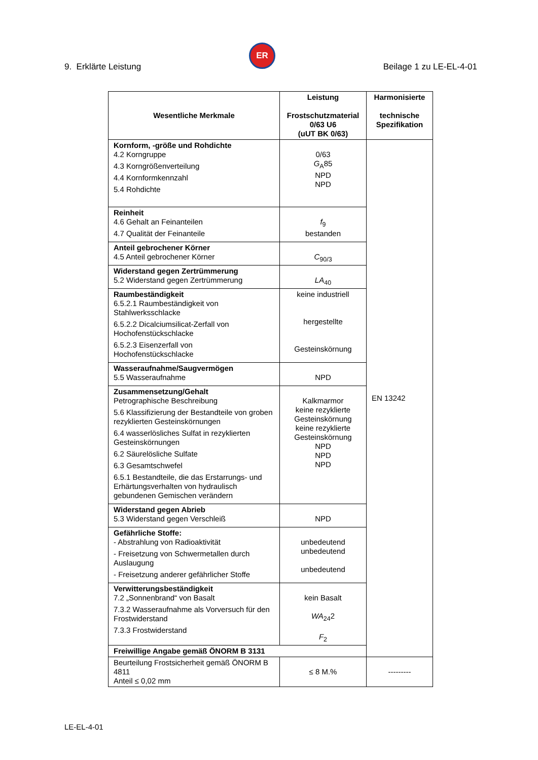9. Erklärte Leistung
ER
Beilage 1 zu LE-EL-4-01
| Wesentliche Merkmale | Leistung Frostschutzmaterial 0/63 U6 (uUT BK 0/63) | Harmonisierte technische Spezifikation |
| --- | --- | --- |
| Kornform, -größe und Rohdichte 4.2 Korngruppe 4.3 Korngrößenverteilung 4.4 Kornformkennzahl 5.4 Rohdichte | 0/63 G<sub>A</sub>85 NPD NPD | EN 13242 |
| Reinheit 4.6 Gehalt an Feinanteilen 4.7 Qualität der Feinanteile | f<sub>9</sub> bestanden | |
| Anteil gebrochener Körner 4.5 Anteil gebrochener Körner | C<sub>90/3</sub> | |
| Widerstand gegen Zertrümmerung 5.2 Widerstand gegen Zertrümmerung | LA<sub>40</sub> | |
| Raumbeständigkeit 6.5.2.1 Raumbeständigkeit von Stahlwerksschlacke 6.5.2.2 Dicalciumsilicat-Zerfall von Hochofenstückschlacke 6.5.2.3 Eisenzerfall von Hochofenstückschlacke | keine industriell hergestellte Gesteinskörnung | |
| Wasseraufnahme/Saugvermögen 5.5 Wasseraufnahme | NPD | |
| Zusammensetzung/Gehalt Petrographische Beschreibung 5.6 Klassifizierung der Bestandteile von groben rezyklierten Gesteinskörnungen 6.4 wasserlösliches Sulfat in rezyklierten Gesteinskörnungen 6.2 Säurelösliche Sulfate 6.3 Gesamtschwefel 6.5.1 Bestandteile, die das Erstarrungs- und Erhärtungsverhalten von hydraulisch gebundenen Gemischen verändern | Kalkmarmor keine rezyklierte Gesteinskörnung keine rezyklierte Gesteinskörnung NPD NPD NPD | |
| Widerstand gegen Abrieb 5.3 Widerstand gegen Verschleiß | NPD | |
| Gefährliche Stoffe: - Abstrahlung von Radioaktivität - Freisetzung von Schwermetallen durch Auslaugung - Freisetzung anderer gefährlicher Stoffe | unbedeutend unbedeutend unbedeutend | |
| Verwitterungsbeständigkeit 7.2 „Sonnenbrand“ von Basalt 7.3.2 Wasseraufnahme als Vorversuch für den Frostwiderstand 7.3.3 Frostwiderstand | kein Basalt WA<sub>24</sub>2 F<sub>2</sub> | |
| Freiwillige Angabe gemäß ÖNORM B 3131 | | |
| Beurteilung Frostsicherheit gemäß ÖNORM B 4811 Anteil ≤ 0,02 mm | ≤ 8 M.% | --------- |
LE-EL-4-01